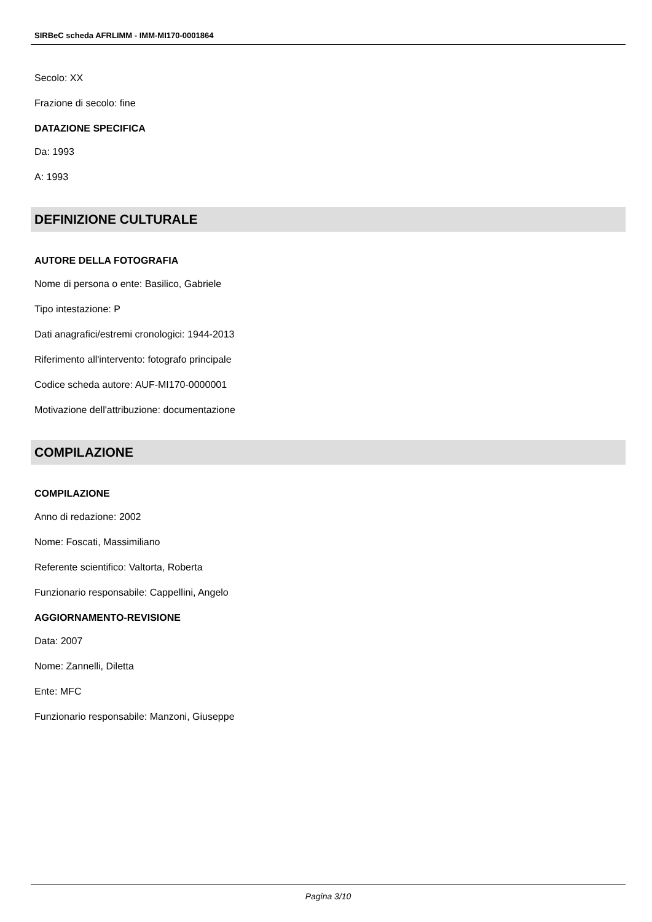SIRBeC scheda AFRLIMM - IMM-MI170-0001864
Secolo: XX
Frazione di secolo: fine
DATAZIONE SPECIFICA
Da: 1993
A: 1993
DEFINIZIONE CULTURALE
AUTORE DELLA FOTOGRAFIA
Nome di persona o ente: Basilico, Gabriele
Tipo intestazione: P
Dati anagrafici/estremi cronologici: 1944-2013
Riferimento all'intervento: fotografo principale
Codice scheda autore: AUF-MI170-0000001
Motivazione dell'attribuzione: documentazione
COMPILAZIONE
COMPILAZIONE
Anno di redazione: 2002
Nome: Foscati, Massimiliano
Referente scientifico: Valtorta, Roberta
Funzionario responsabile: Cappellini, Angelo
AGGIORNAMENTO-REVISIONE
Data: 2007
Nome: Zannelli, Diletta
Ente: MFC
Funzionario responsabile: Manzoni, Giuseppe
Pagina 3/10